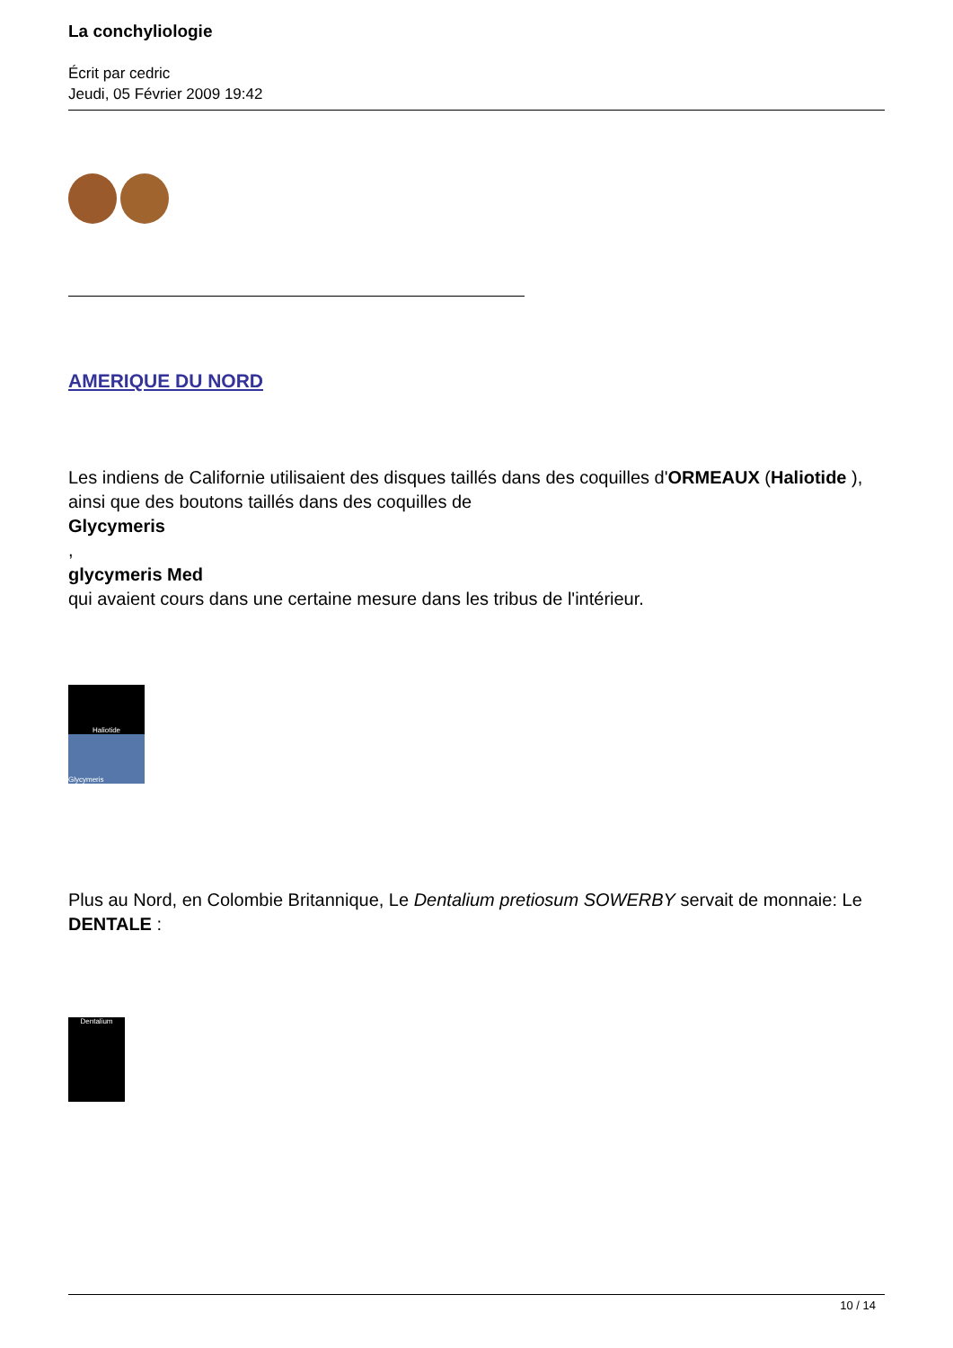La conchyliologie
Écrit par cedric
Jeudi, 05 Février 2009 19:42
AMERIQUE DU NORD
Les indiens de Californie utilisaient des disques taillés dans des coquilles d'ORMEAUX (Haliotide ),
ainsi que des boutons taillés dans des coquilles de
Glycymeris
,
glycymeris Med
qui avaient cours dans une certaine mesure dans les tribus de l'intérieur.
Haliotide
Glycymeris
Plus au Nord, en Colombie Britannique, Le Dentalium pretiosum SOWERBY servait de monnaie: Le DENTALE :
Dentalium
10 / 14